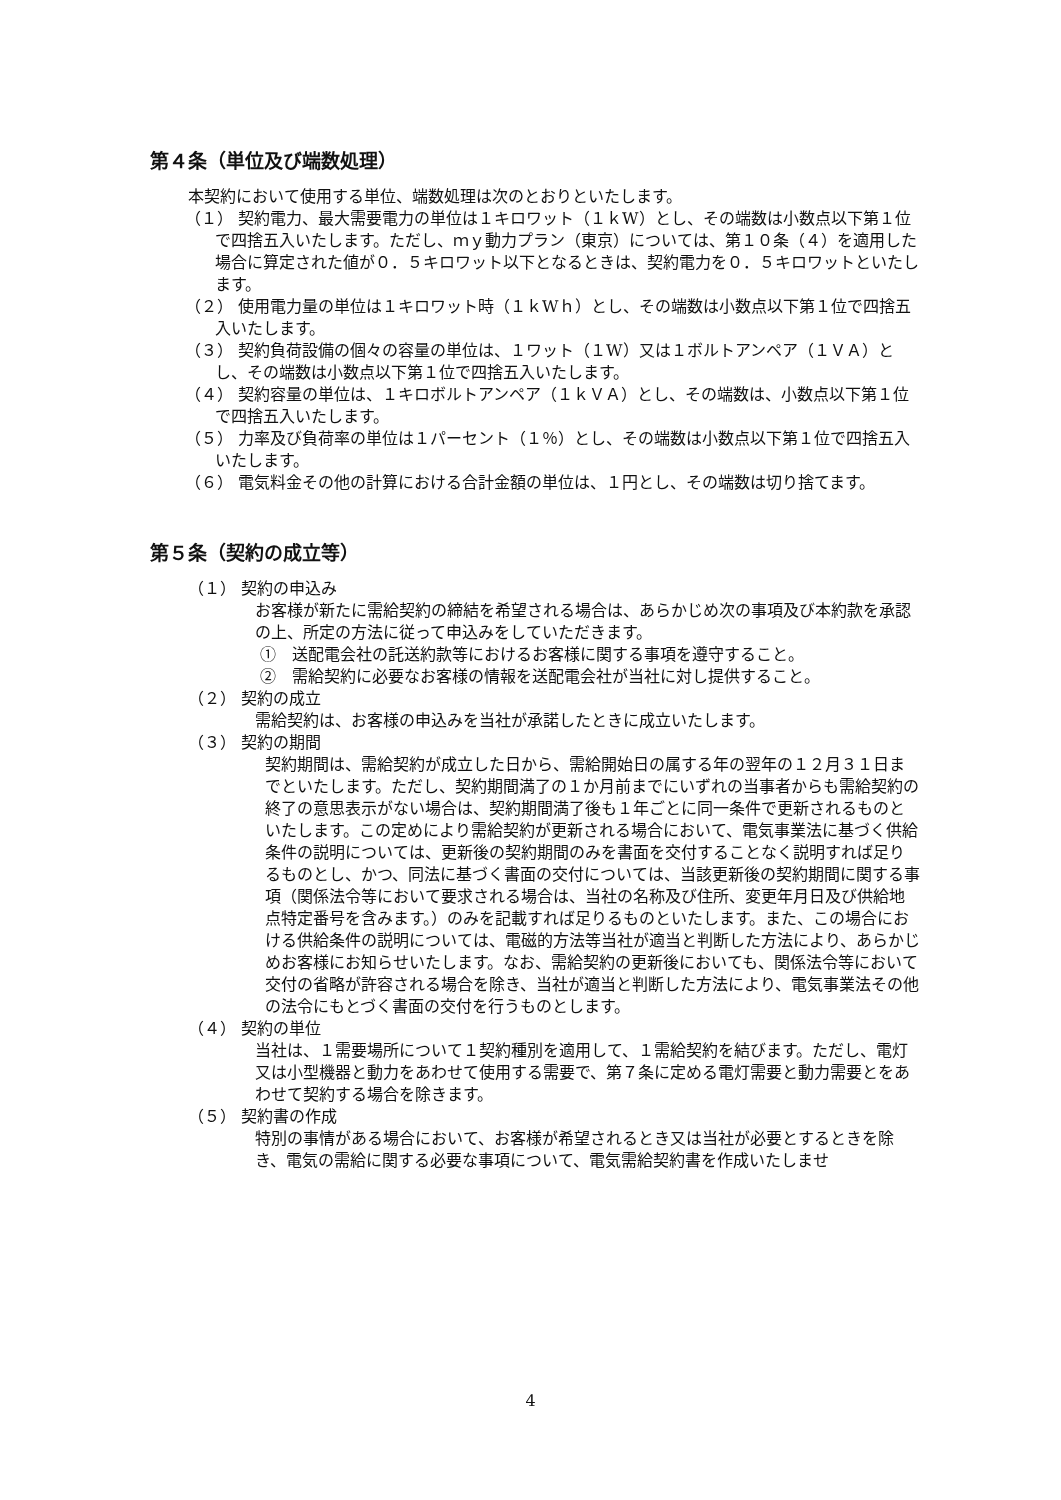第４条（単位及び端数処理）
本契約において使用する単位、端数処理は次のとおりといたします。
（１） 契約電力、最大需要電力の単位は１キロワット（１ｋW）とし、その端数は小数点以下第１位で四捨五入いたします。ただし、ｍｙ動力プラン（東京）については、第１０条（４）を適用した場合に算定された値が０．５キロワット以下となるときは、契約電力を０．５キロワットといたします。
（２） 使用電力量の単位は１キロワット時（１ｋWｈ）とし、その端数は小数点以下第１位で四捨五入いたします。
（３） 契約負荷設備の個々の容量の単位は、１ワット（１W）又は１ボルトアンペア（１ＶＡ）とし、その端数は小数点以下第１位で四捨五入いたします。
（４） 契約容量の単位は、１キロボルトアンペア（１ｋＶＡ）とし、その端数は、小数点以下第１位で四捨五入いたします。
（５） 力率及び負荷率の単位は１パーセント（１％）とし、その端数は小数点以下第１位で四捨五入いたします。
（６） 電気料金その他の計算における合計金額の単位は、１円とし、その端数は切り捨てます。
第５条（契約の成立等）
（１） 契約の申込み
お客様が新たに需給契約の締結を希望される場合は、あらかじめ次の事項及び本約款を承認の上、所定の方法に従って申込みをしていただきます。
①　送配電会社の託送約款等におけるお客様に関する事項を遵守すること。
②　需給契約に必要なお客様の情報を送配電会社が当社に対し提供すること。
（２） 契約の成立
需給契約は、お客様の申込みを当社が承諾したときに成立いたします。
（３） 契約の期間
契約期間は、需給契約が成立した日から、需給開始日の属する年の翌年の１２月３１日までといたします。ただし、契約期間満了の１か月前までにいずれの当事者からも需給契約の終了の意思表示がない場合は、契約期間満了後も１年ごとに同一条件で更新されるものといたします。この定めにより需給契約が更新される場合において、電気事業法に基づく供給条件の説明については、更新後の契約期間のみを書面を交付することなく説明すれば足りるものとし、かつ、同法に基づく書面の交付については、当該更新後の契約期間に関する事項（関係法令等において要求される場合は、当社の名称及び住所、変更年月日及び供給地点特定番号を含みます。）のみを記載すれば足りるものといたします。また、この場合における供給条件の説明については、電磁的方法等当社が適当と判断した方法により、あらかじめお客様にお知らせいたします。なお、需給契約の更新後においても、関係法令等において交付の省略が許容される場合を除き、当社が適当と判断した方法により、電気事業法その他の法令にもとづく書面の交付を行うものとします。
（４） 契約の単位
当社は、１需要場所について１契約種別を適用して、１需給契約を結びます。ただし、電灯又は小型機器と動力をあわせて使用する需要で、第７条に定める電灯需要と動力需要とをあわせて契約する場合を除きます。
（５） 契約書の作成
特別の事情がある場合において、お客様が希望されるとき又は当社が必要とするときを除き、電気の需給に関する必要な事項について、電気需給契約書を作成いたしませ
4